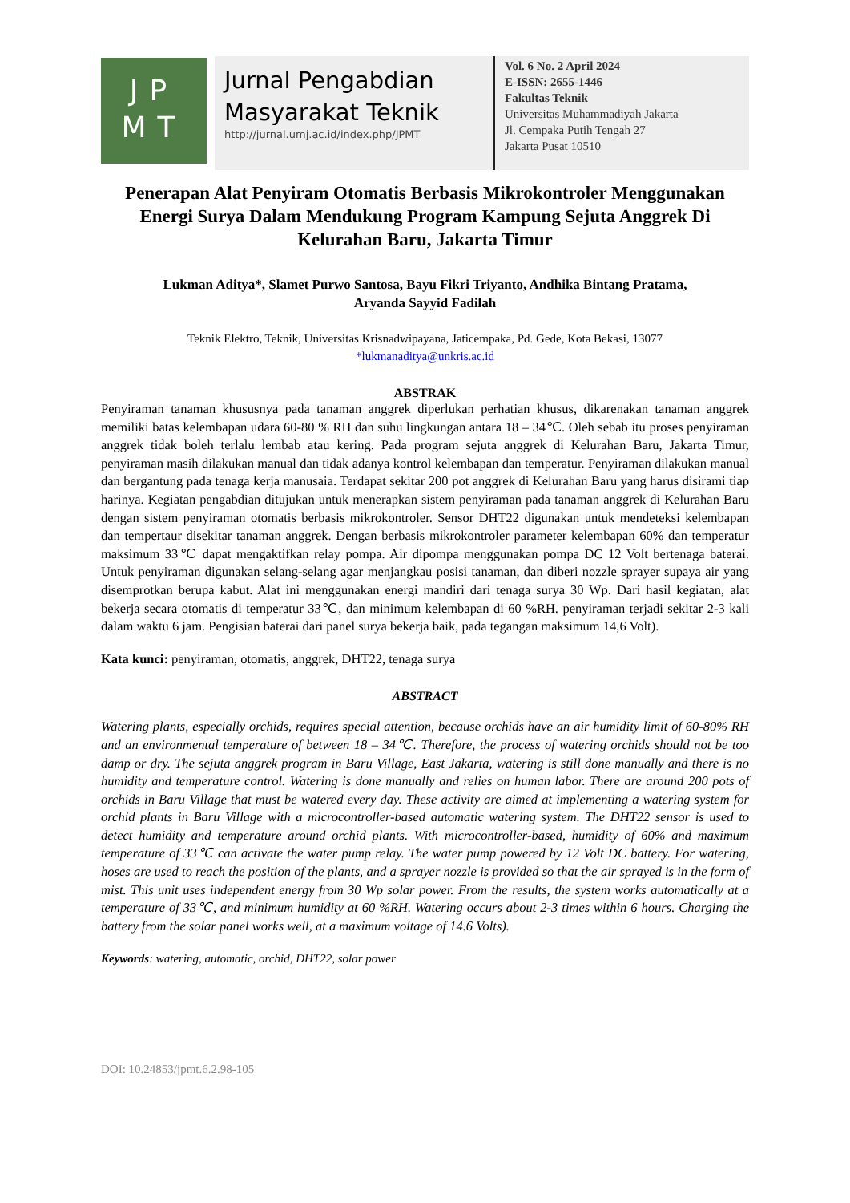JP
MT
Jurnal Pengabdian
Masyarakat Teknik
http://jurnal.umj.ac.id/index.php/JPMT
Vol. 6 No. 2 April 2024
E-ISSN: 2655-1446
Fakultas Teknik
Universitas Muhammadiyah Jakarta
Jl. Cempaka Putih Tengah 27
Jakarta Pusat 10510
Penerapan Alat Penyiram Otomatis Berbasis Mikrokontroler Menggunakan Energi Surya Dalam Mendukung Program Kampung Sejuta Anggrek Di Kelurahan Baru, Jakarta Timur
Lukman Aditya*, Slamet Purwo Santosa, Bayu Fikri Triyanto, Andhika Bintang Pratama,
Aryanda Sayyid Fadilah
Teknik Elektro, Teknik, Universitas Krisnadwipayana, Jaticempaka, Pd. Gede, Kota Bekasi, 13077
*lukmanaditya@unkris.ac.id
ABSTRAK
Penyiraman tanaman khususnya pada tanaman anggrek diperlukan perhatian khusus, dikarenakan tanaman anggrek memiliki batas kelembapan udara 60-80 % RH dan suhu lingkungan antara 18 – 34℃. Oleh sebab itu proses penyiraman anggrek tidak boleh terlalu lembab atau kering. Pada program sejuta anggrek di Kelurahan Baru, Jakarta Timur, penyiraman masih dilakukan manual dan tidak adanya kontrol kelembapan dan temperatur. Penyiraman dilakukan manual dan bergantung pada tenaga kerja manusaia. Terdapat sekitar 200 pot anggrek di Kelurahan Baru yang harus disirami tiap harinya. Kegiatan pengabdian ditujukan untuk menerapkan sistem penyiraman pada tanaman anggrek di Kelurahan Baru dengan sistem penyiraman otomatis berbasis mikrokontroler. Sensor DHT22 digunakan untuk mendeteksi kelembapan dan tempertaur disekitar tanaman anggrek. Dengan berbasis mikrokontroler parameter kelembapan 60% dan temperatur maksimum 33℃ dapat mengaktifkan relay pompa. Air dipompa menggunakan pompa DC 12 Volt bertenaga baterai. Untuk penyiraman digunakan selang-selang agar menjangkau posisi tanaman, dan diberi nozzle sprayer supaya air yang disemprotkan berupa kabut. Alat ini menggunakan energi mandiri dari tenaga surya 30 Wp. Dari hasil kegiatan, alat bekerja secara otomatis di temperatur 33℃, dan minimum kelembapan di 60 %RH. penyiraman terjadi sekitar 2-3 kali dalam waktu 6 jam. Pengisian baterai dari panel surya bekerja baik, pada tegangan maksimum 14,6 Volt).
Kata kunci: penyiraman, otomatis, anggrek, DHT22, tenaga surya
ABSTRACT
Watering plants, especially orchids, requires special attention, because orchids have an air humidity limit of 60-80% RH and an environmental temperature of between 18 – 34℃. Therefore, the process of watering orchids should not be too damp or dry. The sejuta anggrek program in Baru Village, East Jakarta, watering is still done manually and there is no humidity and temperature control. Watering is done manually and relies on human labor. There are around 200 pots of orchids in Baru Village that must be watered every day. These activity are aimed at implementing a watering system for orchid plants in Baru Village with a microcontroller-based automatic watering system. The DHT22 sensor is used to detect humidity and temperature around orchid plants. With microcontroller-based, humidity of 60% and maximum temperature of 33℃ can activate the water pump relay. The water pump powered by 12 Volt DC battery. For watering, hoses are used to reach the position of the plants, and a sprayer nozzle is provided so that the air sprayed is in the form of mist. This unit uses independent energy from 30 Wp solar power. From the results, the system works automatically at a temperature of 33℃, and minimum humidity at 60 %RH. Watering occurs about 2-3 times within 6 hours. Charging the battery from the solar panel works well, at a maximum voltage of 14.6 Volts).
Keywords: watering, automatic, orchid, DHT22, solar power
DOI: 10.24853/jpmt.6.2.98-105